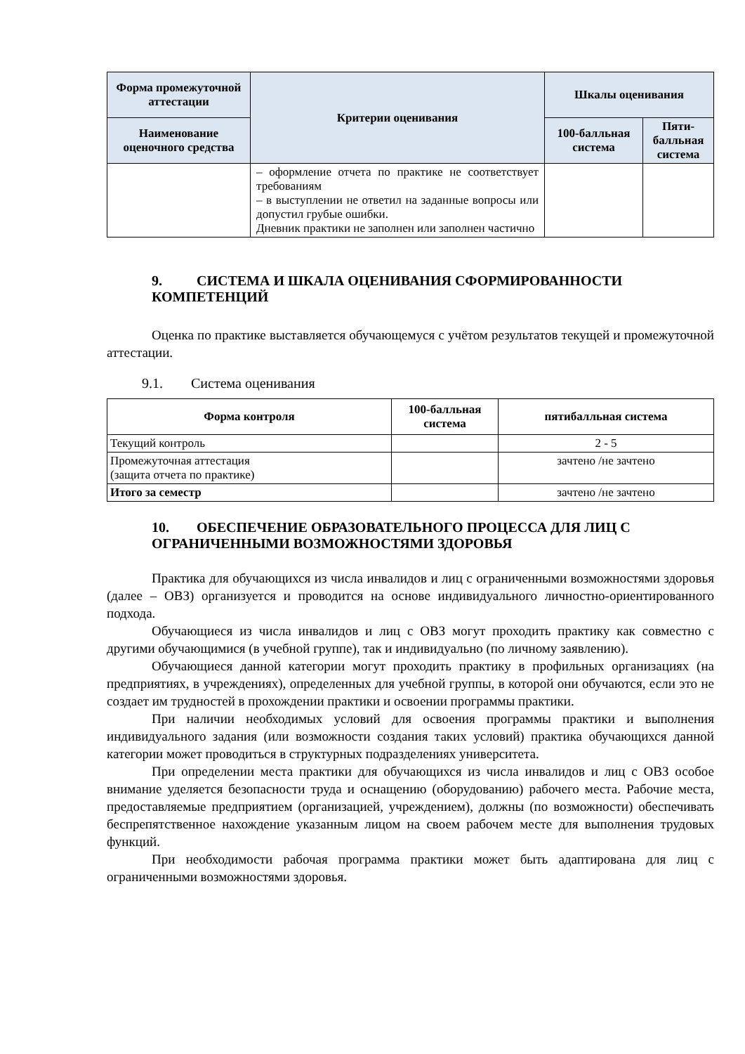| Форма промежуточной аттестации | Критерии оценивания | Шкалы оценивания | |
| --- | --- | --- | --- |
| Наименование оценочного средства | | 100-балльная система | Пяти-балльная система |
| | – оформление отчета по практике не соответствует требованиям – в выступлении не ответил на заданные вопросы или допустил грубые ошибки. Дневник практики не заполнен или заполнен частично | | |
9. СИСТЕМА И ШКАЛА ОЦЕНИВАНИЯ СФОРМИРОВАННОСТИ КОМПЕТЕНЦИЙ
Оценка по практике выставляется обучающемуся с учётом результатов текущей и промежуточной аттестации.
9.1. Система оценивания
| Форма контроля | 100-балльная система | пятибалльная система |
| --- | --- | --- |
| Текущий контроль | | 2 - 5 |
| Промежуточная аттестация (защита отчета по практике) | | зачтено /не зачтено |
| Итого за семестр | | зачтено /не зачтено |
10. ОБЕСПЕЧЕНИЕ ОБРАЗОВАТЕЛЬНОГО ПРОЦЕССА ДЛЯ ЛИЦ С ОГРАНИЧЕННЫМИ ВОЗМОЖНОСТЯМИ ЗДОРОВЬЯ
Практика для обучающихся из числа инвалидов и лиц с ограниченными возможностями здоровья (далее – ОВЗ) организуется и проводится на основе индивидуального личностно-ориентированного подхода.
Обучающиеся из числа инвалидов и лиц с ОВЗ могут проходить практику как совместно с другими обучающимися (в учебной группе), так и индивидуально (по личному заявлению).
Обучающиеся данной категории могут проходить практику в профильных организациях (на предприятиях, в учреждениях), определенных для учебной группы, в которой они обучаются, если это не создает им трудностей в прохождении практики и освоении программы практики.
При наличии необходимых условий для освоения программы практики и выполнения индивидуального задания (или возможности создания таких условий) практика обучающихся данной категории может проводиться в структурных подразделениях университета.
При определении места практики для обучающихся из числа инвалидов и лиц с ОВЗ особое внимание уделяется безопасности труда и оснащению (оборудованию) рабочего места. Рабочие места, предоставляемые предприятием (организацией, учреждением), должны (по возможности) обеспечивать беспрепятственное нахождение указанным лицом на своем рабочем месте для выполнения трудовых функций.
При необходимости рабочая программа практики может быть адаптирована для лиц с ограниченными возможностями здоровья.